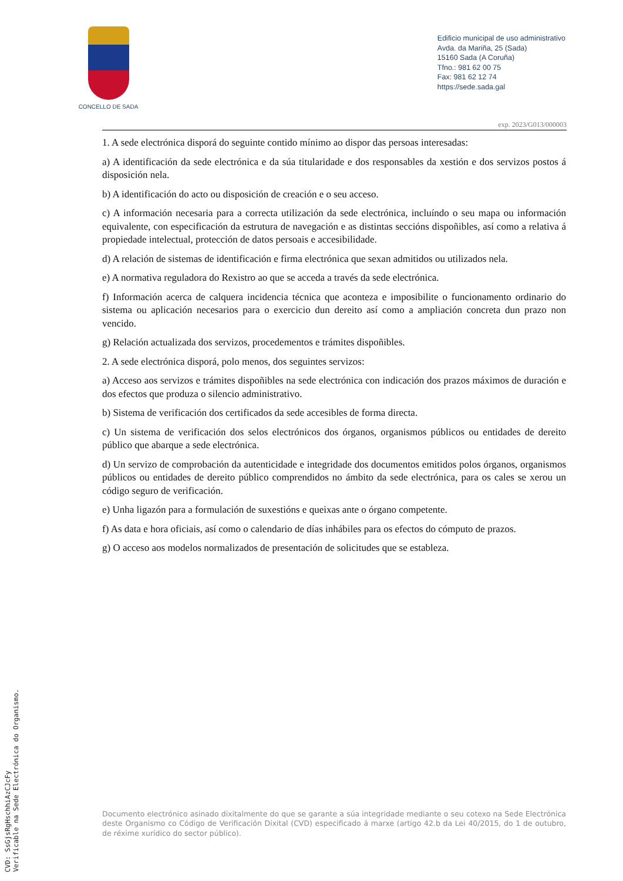CONCELLO DE SADA
Edificio municipal de uso administrativo
Avda. da Mariña, 25 (Sada)
15160 Sada (A Coruña)
Tfno.: 981 62 00 75
Fax: 981 62 12 74
https://sede.sada.gal
exp. 2023/G013/000003
1. A sede electrónica disporá do seguinte contido mínimo ao dispor das persoas interesadas:
a) A identificación da sede electrónica e da súa titularidade e dos responsables da xestión e dos servizos postos á disposición nela.
b) A identificación do acto ou disposición de creación e o seu acceso.
c) A información necesaria para a correcta utilización da sede electrónica, incluíndo o seu mapa ou información equivalente, con especificación da estrutura de navegación e as distintas seccións dispoñibles, así como a relativa á propiedade intelectual, protección de datos persoais e accesibilidade.
d) A relación de sistemas de identificación e firma electrónica que sexan admitidos ou utilizados nela.
e) A normativa reguladora do Rexistro ao que se acceda a través da sede electrónica.
f) Información acerca de calquera incidencia técnica que aconteza e imposibilite o funcionamento ordinario do sistema ou aplicación necesarios para o exercicio dun dereito así como a ampliación concreta dun prazo non vencido.
g) Relación actualizada dos servizos, procedementos e trámites dispoñibles.
2. A sede electrónica disporá, polo menos, dos seguintes servizos:
a) Acceso aos servizos e trámites dispoñibles na sede electrónica con indicación dos prazos máximos de duración e dos efectos que produza o silencio administrativo.
b) Sistema de verificación dos certificados da sede accesibles de forma directa.
c) Un sistema de verificación dos selos electrónicos dos órganos, organismos públicos ou entidades de dereito público que abarque a sede electrónica.
d) Un servizo de comprobación da autenticidade e integridade dos documentos emitidos polos órganos, organismos públicos ou entidades de dereito público comprendidos no ámbito da sede electrónica, para os cales se xerou un código seguro de verificación.
e) Unha ligazón para a formulación de suxestións e queixas ante o órgano competente.
f) As data e hora oficiais, así como o calendario de días inhábiles para os efectos do cómputo de prazos.
g) O acceso aos modelos normalizados de presentación de solicitudes que se estableza.
Documento electrónico asinado dixitalmente do que se garante a súa integridade mediante o seu cotexo na Sede Electrónica deste Organismo co Código de Verificación Dixital (CVD) especificado á marxe (artigo 42.b da Lei 40/2015, do 1 de outubro, de réxime xurídico do sector público).
CVD: SsGjsRgHschhiAzCJcFy
Verificable na Sede Electrónica do Organismo.